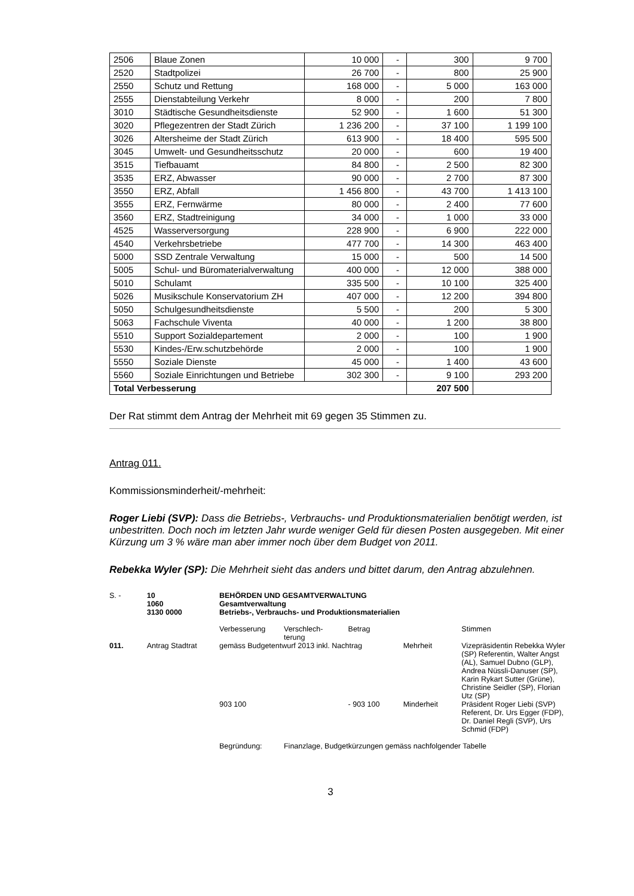| 2506 | Blaue Zonen | 10 000 | - | 300 | 9 700 |
| 2520 | Stadtpolizei | 26 700 | - | 800 | 25 900 |
| 2550 | Schutz und Rettung | 168 000 | - | 5 000 | 163 000 |
| 2555 | Dienstabteilung Verkehr | 8 000 | - | 200 | 7 800 |
| 3010 | Städtische Gesundheitsdienste | 52 900 | - | 1 600 | 51 300 |
| 3020 | Pflegezentren der Stadt Zürich | 1 236 200 | - | 37 100 | 1 199 100 |
| 3026 | Altersheime der Stadt Zürich | 613 900 | - | 18 400 | 595 500 |
| 3045 | Umwelt- und Gesundheitsschutz | 20 000 | - | 600 | 19 400 |
| 3515 | Tiefbauamt | 84 800 | - | 2 500 | 82 300 |
| 3535 | ERZ, Abwasser | 90 000 | - | 2 700 | 87 300 |
| 3550 | ERZ, Abfall | 1 456 800 | - | 43 700 | 1 413 100 |
| 3555 | ERZ, Fernwärme | 80 000 | - | 2 400 | 77 600 |
| 3560 | ERZ, Stadtreinigung | 34 000 | - | 1 000 | 33 000 |
| 4525 | Wasserversorgung | 228 900 | - | 6 900 | 222 000 |
| 4540 | Verkehrsbetriebe | 477 700 | - | 14 300 | 463 400 |
| 5000 | SSD Zentrale Verwaltung | 15 000 | - | 500 | 14 500 |
| 5005 | Schul- und Büromaterialverwaltung | 400 000 | - | 12 000 | 388 000 |
| 5010 | Schulamt | 335 500 | - | 10 100 | 325 400 |
| 5026 | Musikschule Konservatorium ZH | 407 000 | - | 12 200 | 394 800 |
| 5050 | Schulgesundheitsdienste | 5 500 | - | 200 | 5 300 |
| 5063 | Fachschule Viventa | 40 000 | - | 1 200 | 38 800 |
| 5510 | Support Sozialdepartement | 2 000 | - | 100 | 1 900 |
| 5530 | Kindes-/Erw.schutzbehörde | 2 000 | - | 100 | 1 900 |
| 5550 | Soziale Dienste | 45 000 | - | 1 400 | 43 600 |
| 5560 | Soziale Einrichtungen und Betriebe | 302 300 | - | 9 100 | 293 200 |
| Total Verbesserung | | | | 207 500 | |
Der Rat stimmt dem Antrag der Mehrheit mit 69 gegen 35 Stimmen zu.
Antrag 011.
Kommissionsminderheit/-mehrheit:
Roger Liebi (SVP): Dass die Betriebs-, Verbrauchs- und Produktionsmaterialien benötigt werden, ist unbestritten. Doch noch im letzten Jahr wurde weniger Geld für diesen Posten ausgegeben. Mit einer Kürzung um 3 % wäre man aber immer noch über dem Budget von 2011.
Rebekka Wyler (SP): Die Mehrheit sieht das anders und bittet darum, den Antrag abzulehnen.
| S. - | 10 1060 3130 0000 | BEHÖRDEN UND GESAMTVERWALTUNG Gesamtverwaltung Betriebs-, Verbrauchs- und Produktionsmaterialien | | | | |
| | | Verbesserung | Verschlech- terung | Betrag | | Stimmen |
| 011. | Antrag Stadtrat | gemäss Budgetentwurf 2013 inkl. Nachtrag | | | Mehrheit | Vizepräsidentin Rebekka Wyler (SP) Referentin, Walter Angst (AL), Samuel Dubno (GLP), Andrea Nüssli-Danuser (SP), Karin Rykart Sutter (Grüne), Christine Seidler (SP), Florian Utz (SP) |
| | | 903 100 | | - 903 100 | Minderheit | Präsident Roger Liebi (SVP) Referent, Dr. Urs Egger (FDP), Dr. Daniel Regli (SVP), Urs Schmid (FDP) |
| | | Begründung: | Finanzlage, Budgetkürzungen gemäss nachfolgender Tabelle | | | |
3